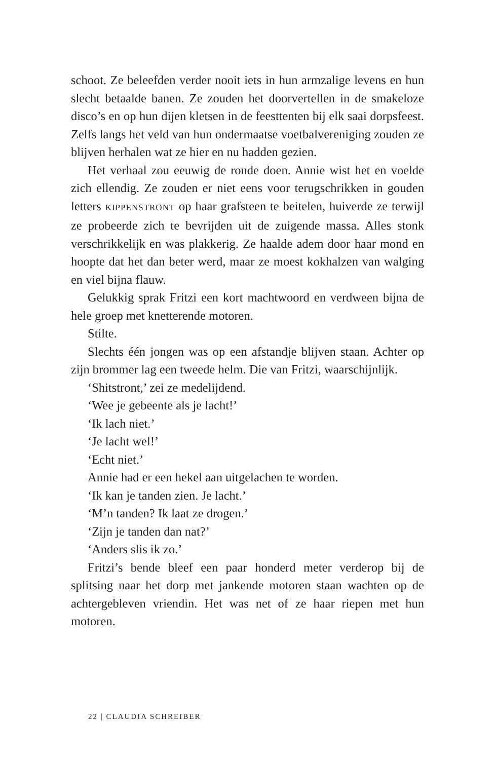schoot. Ze beleefden verder nooit iets in hun armzalige levens en hun slecht betaalde banen. Ze zouden het doorvertellen in de smakeloze disco’s en op hun dijen kletsen in de feesttenten bij elk saai dorpsfeest. Zelfs langs het veld van hun ondermaatse voetbalvereniging zouden ze blijven herhalen wat ze hier en nu hadden gezien.
Het verhaal zou eeuwig de ronde doen. Annie wist het en voelde zich ellendig. Ze zouden er niet eens voor terugschrikken in gouden letters KIPPENSTRONT op haar grafsteen te beitelen, huiverde ze terwijl ze probeerde zich te bevrijden uit de zuigende massa. Alles stonk verschrikkelijk en was plakkerig. Ze haalde adem door haar mond en hoopte dat het dan beter werd, maar ze moest kokhalzen van walging en viel bijna flauw.
Gelukkig sprak Fritzi een kort machtwoord en verdween bijna de hele groep met knetterende motoren.
Stilte.
Slechts één jongen was op een afstandje blijven staan. Achter op zijn brommer lag een tweede helm. Die van Fritzi, waarschijnlijk.
‘Shitstront,’ zei ze medelijdend.
‘Wee je gebeente als je lacht!’
‘Ik lach niet.’
‘Je lacht wel!’
‘Echt niet.’
Annie had er een hekel aan uitgelachen te worden.
‘Ik kan je tanden zien. Je lacht.’
‘M’n tanden? Ik laat ze drogen.’
‘Zijn je tanden dan nat?’
‘Anders slis ik zo.’
Fritzi’s bende bleef een paar honderd meter verderop bij de splitsing naar het dorp met jankende motoren staan wachten op de achtergebleven vriendin. Het was net of ze haar riepen met hun motoren.
22 | CLAUDIA SCHREIBER